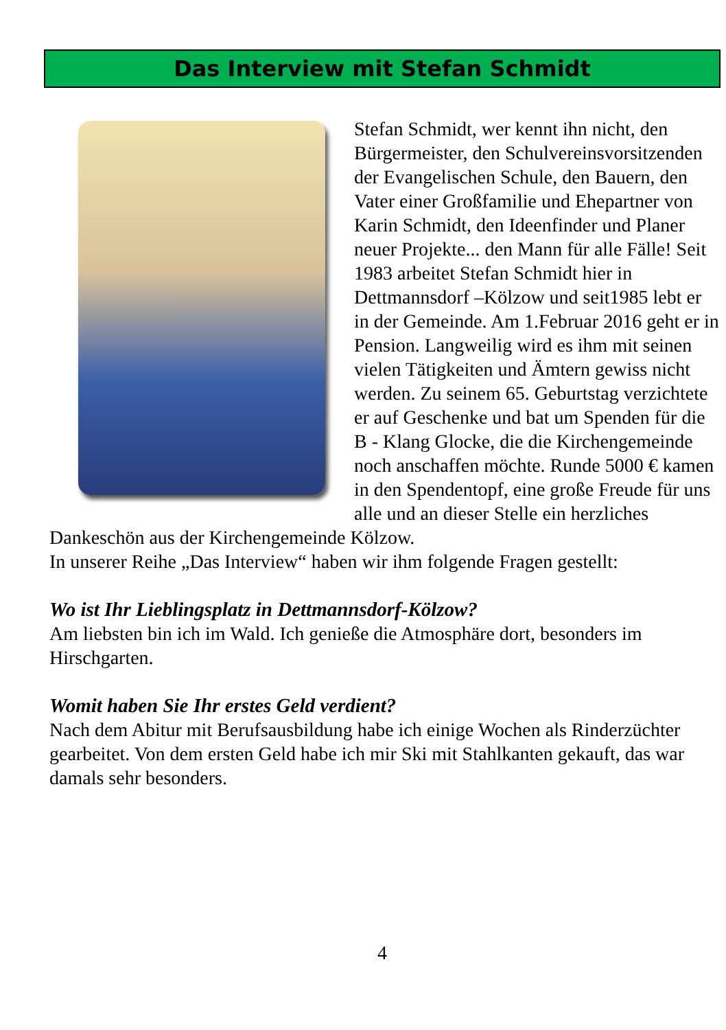Das Interview mit Stefan Schmidt
Stefan Schmidt, wer kennt ihn nicht, den Bürgermeister, den Schulvereinsvorsitzenden der Evangelischen Schule, den Bauern, den Vater einer Großfamilie und Ehepartner von Karin Schmidt, den Ideenfinder und Planer neuer Projekte... den Mann für alle Fälle! Seit 1983 arbeitet Stefan Schmidt hier in Dettmannsdorf –Kölzow und seit1985 lebt er in der Gemeinde. Am 1.Februar 2016 geht er in Pension. Langweilig wird es ihm mit seinen vielen Tätigkeiten und Ämtern gewiss nicht werden. Zu seinem 65. Geburtstag verzichtete er auf Geschenke und bat um Spenden für die B - Klang Glocke, die die Kirchengemeinde noch anschaffen möchte. Runde 5000 € kamen in den Spendentopf, eine große Freude für uns alle und an dieser Stelle ein herzliches Dankeschön aus der Kirchengemeinde Kölzow.
In unserer Reihe „Das Interview“ haben wir ihm folgende Fragen gestellt:
Wo ist Ihr Lieblingsplatz in Dettmannsdorf-Kölzow?
Am liebsten bin ich im Wald. Ich genieße die Atmosphäre dort, besonders im Hirschgarten.
Womit haben Sie Ihr erstes Geld verdient?
Nach dem Abitur mit Berufsausbildung habe ich einige Wochen als Rinderzüchter gearbeitet. Von dem ersten Geld habe ich mir Ski mit Stahlkanten gekauft, das war damals sehr besonders.
4